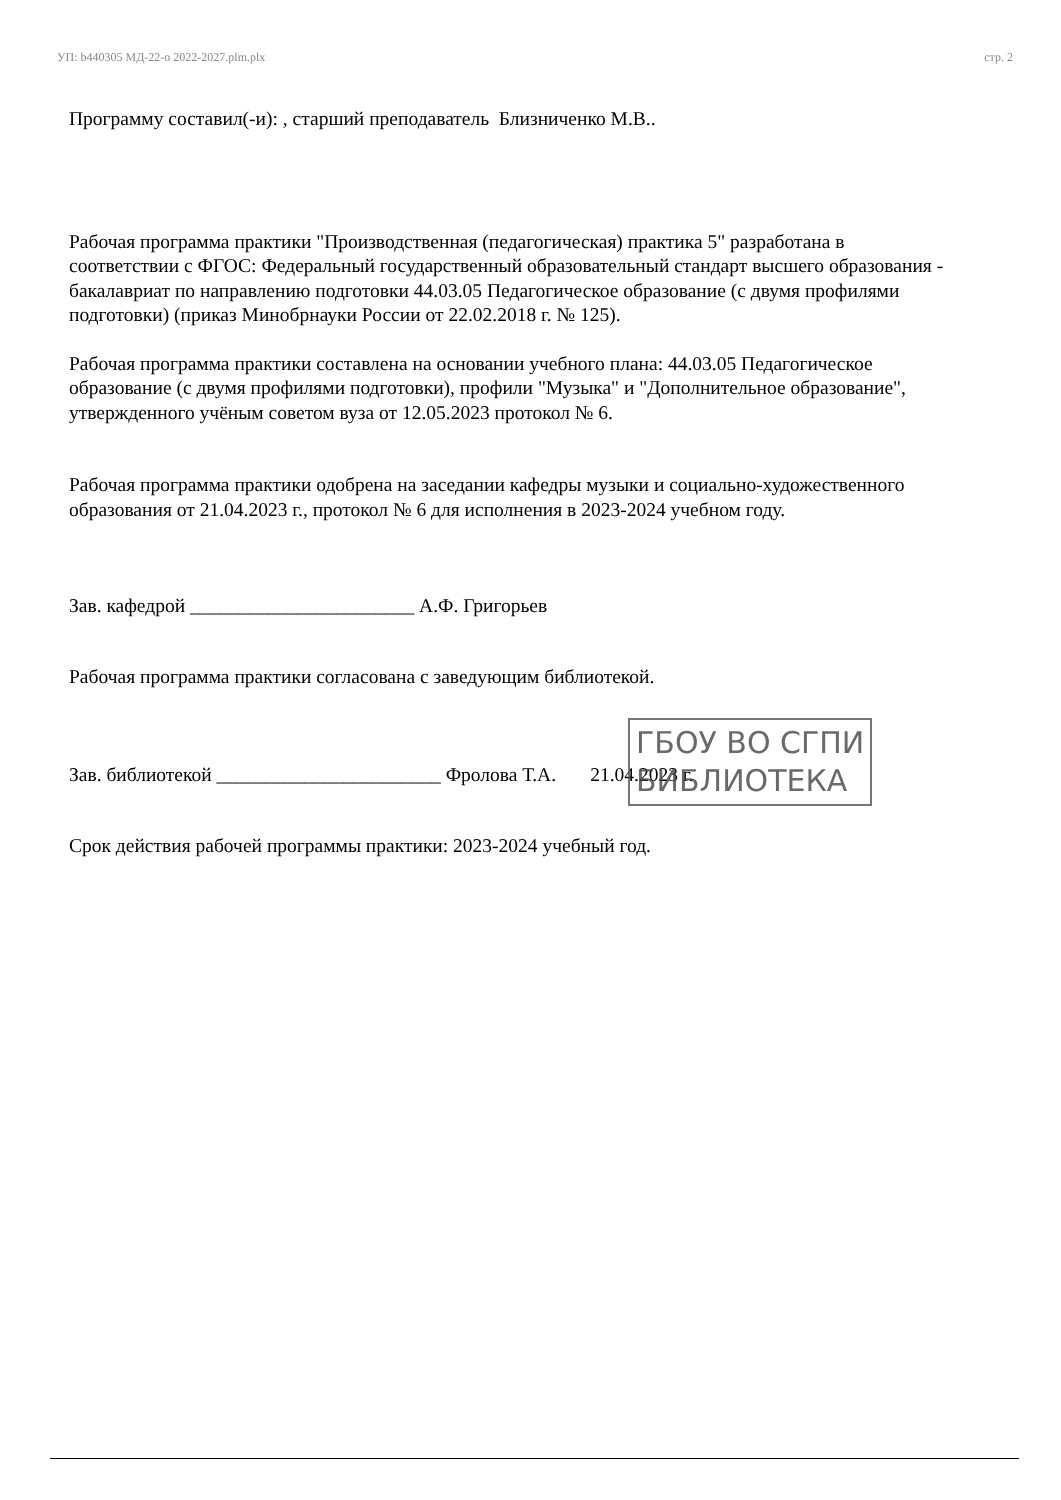УП: b440305 МД-22-о 2022-2027.plm.plx стр. 2
Программу составил(-и): , старший преподаватель Близниченко М.В..
Рабочая программа практики "Производственная (педагогическая) практика 5" разработана в соответствии с ФГОС: Федеральный государственный образовательный стандарт высшего образования - бакалавриат по направлению подготовки 44.03.05 Педагогическое образование (с двумя профилями подготовки) (приказ Минобрнауки России от 22.02.2018 г. № 125).
Рабочая программа практики составлена на основании учебного плана: 44.03.05 Педагогическое образование (с двумя профилями подготовки), профили "Музыка" и "Дополнительное образование", утвержденного учёным советом вуза от 12.05.2023 протокол № 6.
Рабочая программа практики одобрена на заседании кафедры музыки и социально-художественного образования от 21.04.2023 г., протокол № 6 для исполнения в 2023-2024 учебном году.
Зав. кафедрой _______________________ А.Ф. Григорьев
Рабочая программа практики согласована с заведующим библиотекой.
Зав. библиотекой _______________________ Фролова Т.А. 21.04.2023 г.
Срок действия рабочей программы практики: 2023-2024 учебный год.
ГБОУ ВО СГПИ
БИБЛИОТЕКА